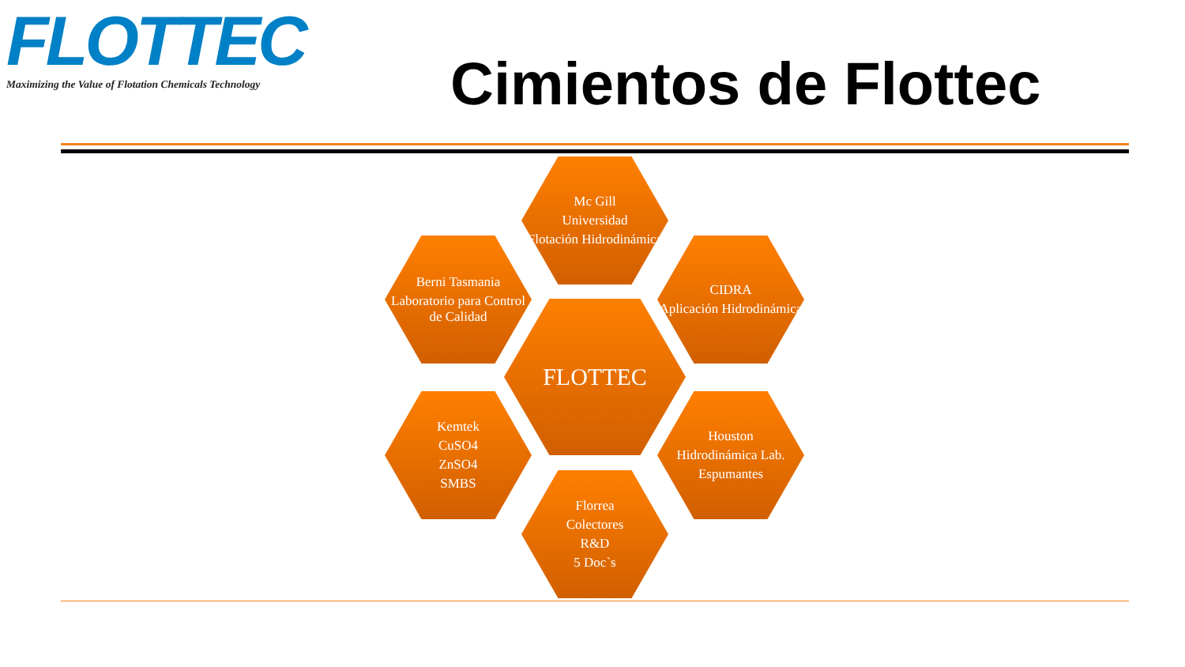FLOTTEC
Maximizing the Value of Flotation Chemicals Technology
Cimientos de Flottec
Mc Gill
Universidad
Flotación Hidrodinámica
Berni Tasmania
Laboratorio para Control de Calidad
CIDRA
Aplicación Hidrodinámica
FLOTTEC
Kemtek
CuSO4
ZnSO4
SMBS
Houston
Hidrodinámica Lab.
Espumantes
Florrea
Colectores
R&D
5 Doc`s